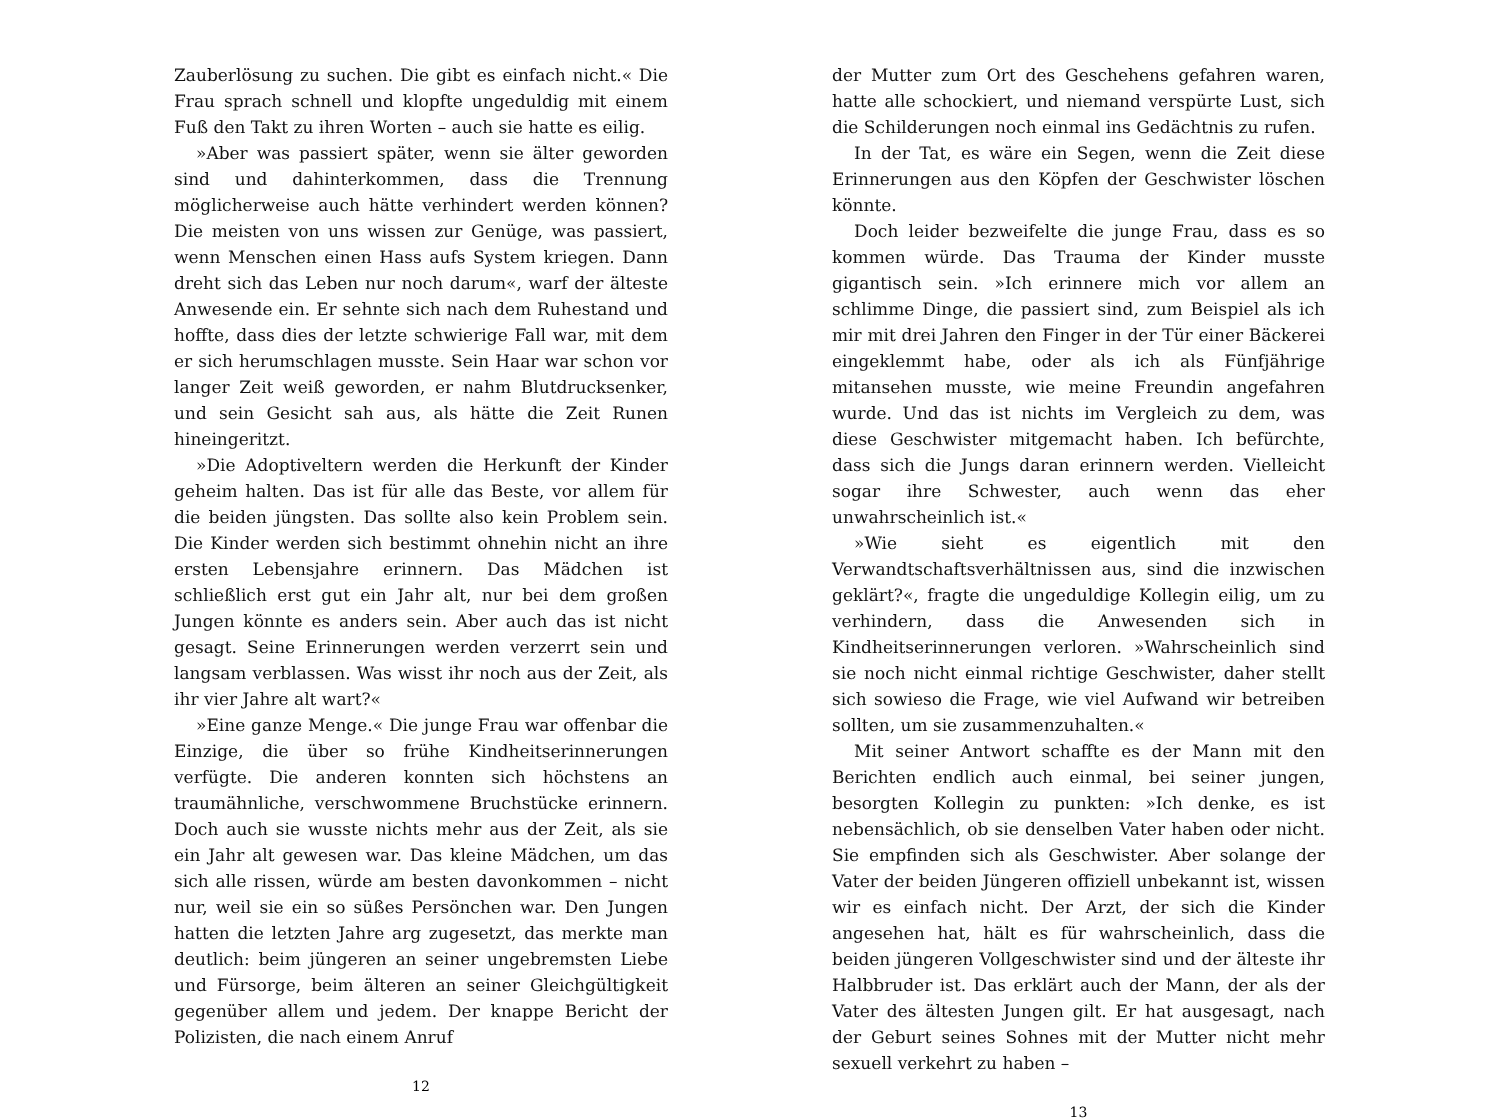Zauberlösung zu suchen. Die gibt es einfach nicht.« Die Frau sprach schnell und klopfte ungeduldig mit einem Fuß den Takt zu ihren Worten – auch sie hatte es eilig.
»Aber was passiert später, wenn sie älter geworden sind und dahinterkommen, dass die Trennung möglicherweise auch hätte verhindert werden können? Die meisten von uns wissen zur Genüge, was passiert, wenn Menschen einen Hass aufs System kriegen. Dann dreht sich das Leben nur noch darum«, warf der älteste Anwesende ein. Er sehnte sich nach dem Ruhestand und hoffte, dass dies der letzte schwierige Fall war, mit dem er sich herumschlagen musste. Sein Haar war schon vor langer Zeit weiß geworden, er nahm Blutdrucksenker, und sein Gesicht sah aus, als hätte die Zeit Runen hineingeritzt.
»Die Adoptiveltern werden die Herkunft der Kinder geheim halten. Das ist für alle das Beste, vor allem für die beiden jüngsten. Das sollte also kein Problem sein. Die Kinder werden sich bestimmt ohnehin nicht an ihre ersten Lebensjahre erinnern. Das Mädchen ist schließlich erst gut ein Jahr alt, nur bei dem großen Jungen könnte es anders sein. Aber auch das ist nicht gesagt. Seine Erinnerungen werden verzerrt sein und langsam verblassen. Was wisst ihr noch aus der Zeit, als ihr vier Jahre alt wart?«
»Eine ganze Menge.« Die junge Frau war offenbar die Einzige, die über so frühe Kindheitserinnerungen verfügte. Die anderen konnten sich höchstens an traumähnliche, verschwommene Bruchstücke erinnern. Doch auch sie wusste nichts mehr aus der Zeit, als sie ein Jahr alt gewesen war. Das kleine Mädchen, um das sich alle rissen, würde am besten davonkommen – nicht nur, weil sie ein so süßes Persönchen war. Den Jungen hatten die letzten Jahre arg zugesetzt, das merkte man deutlich: beim jüngeren an seiner ungebremsten Liebe und Fürsorge, beim älteren an seiner Gleichgültigkeit gegenüber allem und jedem. Der knappe Bericht der Polizisten, die nach einem Anruf
12
der Mutter zum Ort des Geschehens gefahren waren, hatte alle schockiert, und niemand verspürte Lust, sich die Schilderungen noch einmal ins Gedächtnis zu rufen.
In der Tat, es wäre ein Segen, wenn die Zeit diese Erinnerungen aus den Köpfen der Geschwister löschen könnte.
Doch leider bezweifelte die junge Frau, dass es so kommen würde. Das Trauma der Kinder musste gigantisch sein. »Ich erinnere mich vor allem an schlimme Dinge, die passiert sind, zum Beispiel als ich mir mit drei Jahren den Finger in der Tür einer Bäckerei eingeklemmt habe, oder als ich als Fünfjährige mitansehen musste, wie meine Freundin angefahren wurde. Und das ist nichts im Vergleich zu dem, was diese Geschwister mitgemacht haben. Ich befürchte, dass sich die Jungs daran erinnern werden. Vielleicht sogar ihre Schwester, auch wenn das eher unwahrscheinlich ist.«
»Wie sieht es eigentlich mit den Verwandtschaftsverhältnissen aus, sind die inzwischen geklärt?«, fragte die ungeduldige Kollegin eilig, um zu verhindern, dass die Anwesenden sich in Kindheitserinnerungen verloren. »Wahrscheinlich sind sie noch nicht einmal richtige Geschwister, daher stellt sich sowieso die Frage, wie viel Aufwand wir betreiben sollten, um sie zusammenzuhalten.«
Mit seiner Antwort schaffte es der Mann mit den Berichten endlich auch einmal, bei seiner jungen, besorgten Kollegin zu punkten: »Ich denke, es ist nebensächlich, ob sie denselben Vater haben oder nicht. Sie empfinden sich als Geschwister. Aber solange der Vater der beiden Jüngeren offiziell unbekannt ist, wissen wir es einfach nicht. Der Arzt, der sich die Kinder angesehen hat, hält es für wahrscheinlich, dass die beiden jüngeren Vollgeschwister sind und der älteste ihr Halbbruder ist. Das erklärt auch der Mann, der als der Vater des ältesten Jungen gilt. Er hat ausgesagt, nach der Geburt seines Sohnes mit der Mutter nicht mehr sexuell verkehrt zu haben –
13